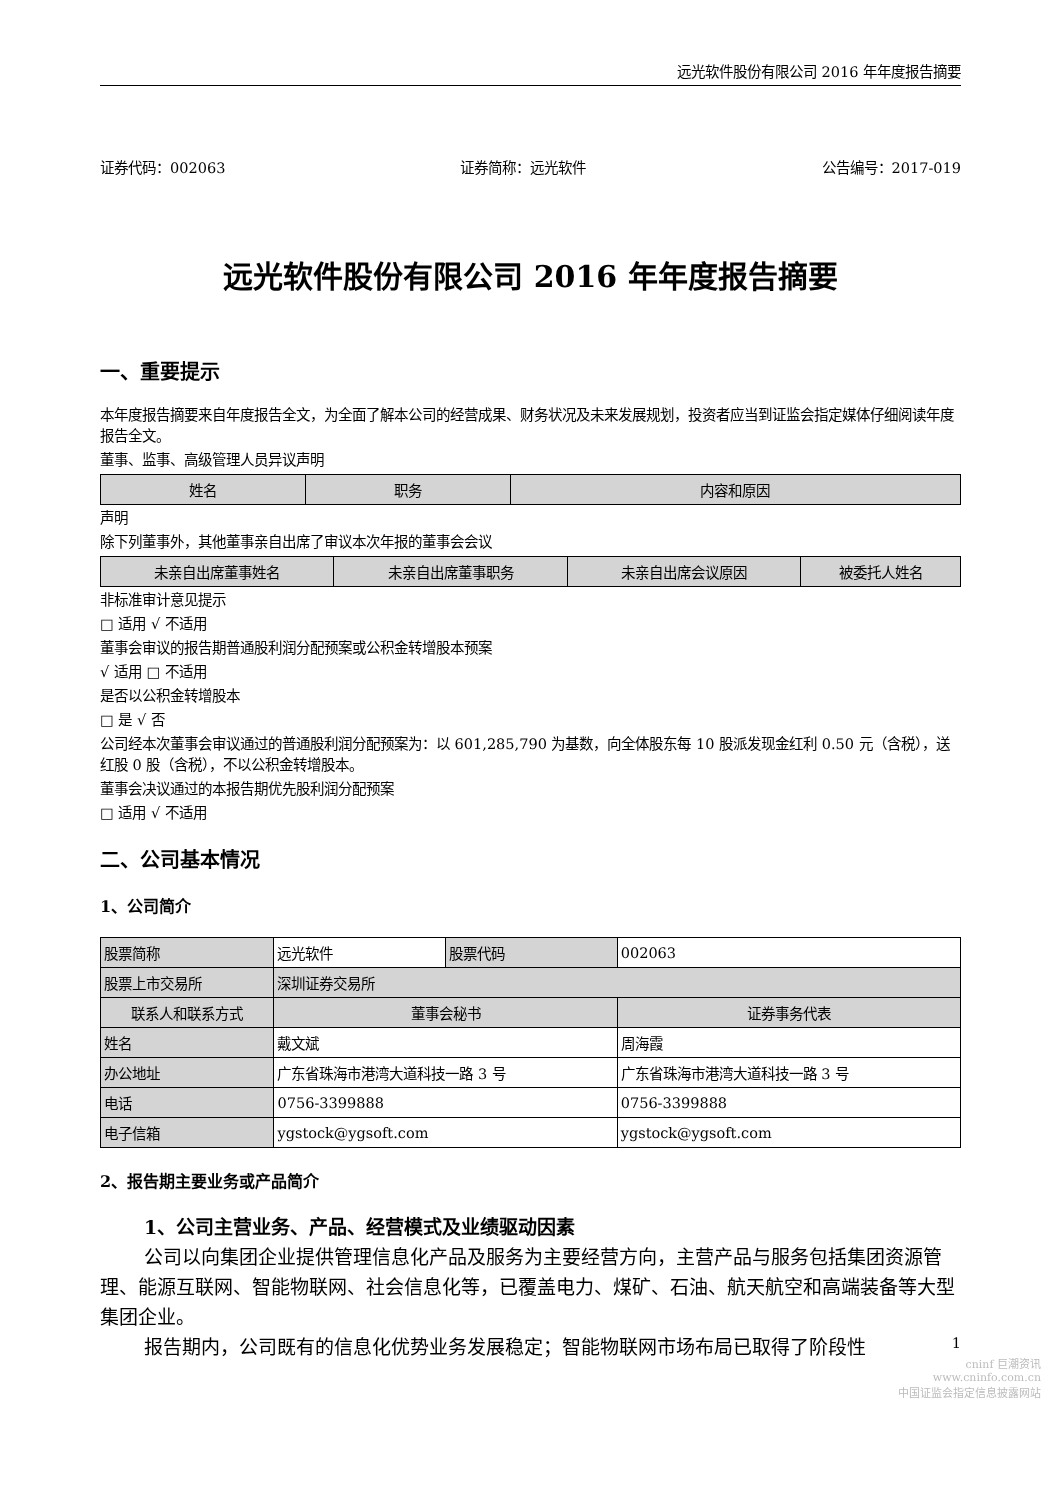远光软件股份有限公司 2016 年年度报告摘要
证券代码：002063 证券简称：远光软件 公告编号：2017-019
远光软件股份有限公司 2016 年年度报告摘要
一、重要提示
本年度报告摘要来自年度报告全文，为全面了解本公司的经营成果、财务状况及未来发展规划，投资者应当到证监会指定媒体仔细阅读年度报告全文。
董事、监事、高级管理人员异议声明
| 姓名 | 职务 | 内容和原因 |
| --- | --- | --- |
声明
除下列董事外，其他董事亲自出席了审议本次年报的董事会会议
| 未亲自出席董事姓名 | 未亲自出席董事职务 | 未亲自出席会议原因 | 被委托人姓名 |
| --- | --- | --- | --- |
非标准审计意见提示
□ 适用 √ 不适用
董事会审议的报告期普通股利润分配预案或公积金转增股本预案
√ 适用 □ 不适用
是否以公积金转增股本
□ 是 √ 否
公司经本次董事会审议通过的普通股利润分配预案为：以 601,285,790 为基数，向全体股东每 10 股派发现金红利 0.50 元（含税），送红股 0 股（含税），不以公积金转增股本。
董事会决议通过的本报告期优先股利润分配预案
□ 适用 √ 不适用
二、公司基本情况
1、公司简介
| 股票简称 | 远光软件 | 股票代码 | 002063 |
| 股票上市交易所 | 深圳证券交易所 | | |
| 联系人和联系方式 | 董事会秘书 | | 证券事务代表 |
| 姓名 | 戴文斌 | | 周海霞 |
| 办公地址 | 广东省珠海市港湾大道科技一路 3 号 | | 广东省珠海市港湾大道科技一路 3 号 |
| 电话 | 0756-3399888 | | 0756-3399888 |
| 电子信箱 | ygstock@ygsoft.com | | ygstock@ygsoft.com |
2、报告期主要业务或产品简介
1、公司主营业务、产品、经营模式及业绩驱动因素
公司以向集团企业提供管理信息化产品及服务为主要经营方向，主营产品与服务包括集团资源管理、能源互联网、智能物联网、社会信息化等，已覆盖电力、煤矿、石油、航天航空和高端装备等大型集团企业。
报告期内，公司既有的信息化优势业务发展稳定；智能物联网市场布局已取得了阶段性
1
cninf 巨潮资讯
www.cninfo.com.cn
中国证监会指定信息披露网站